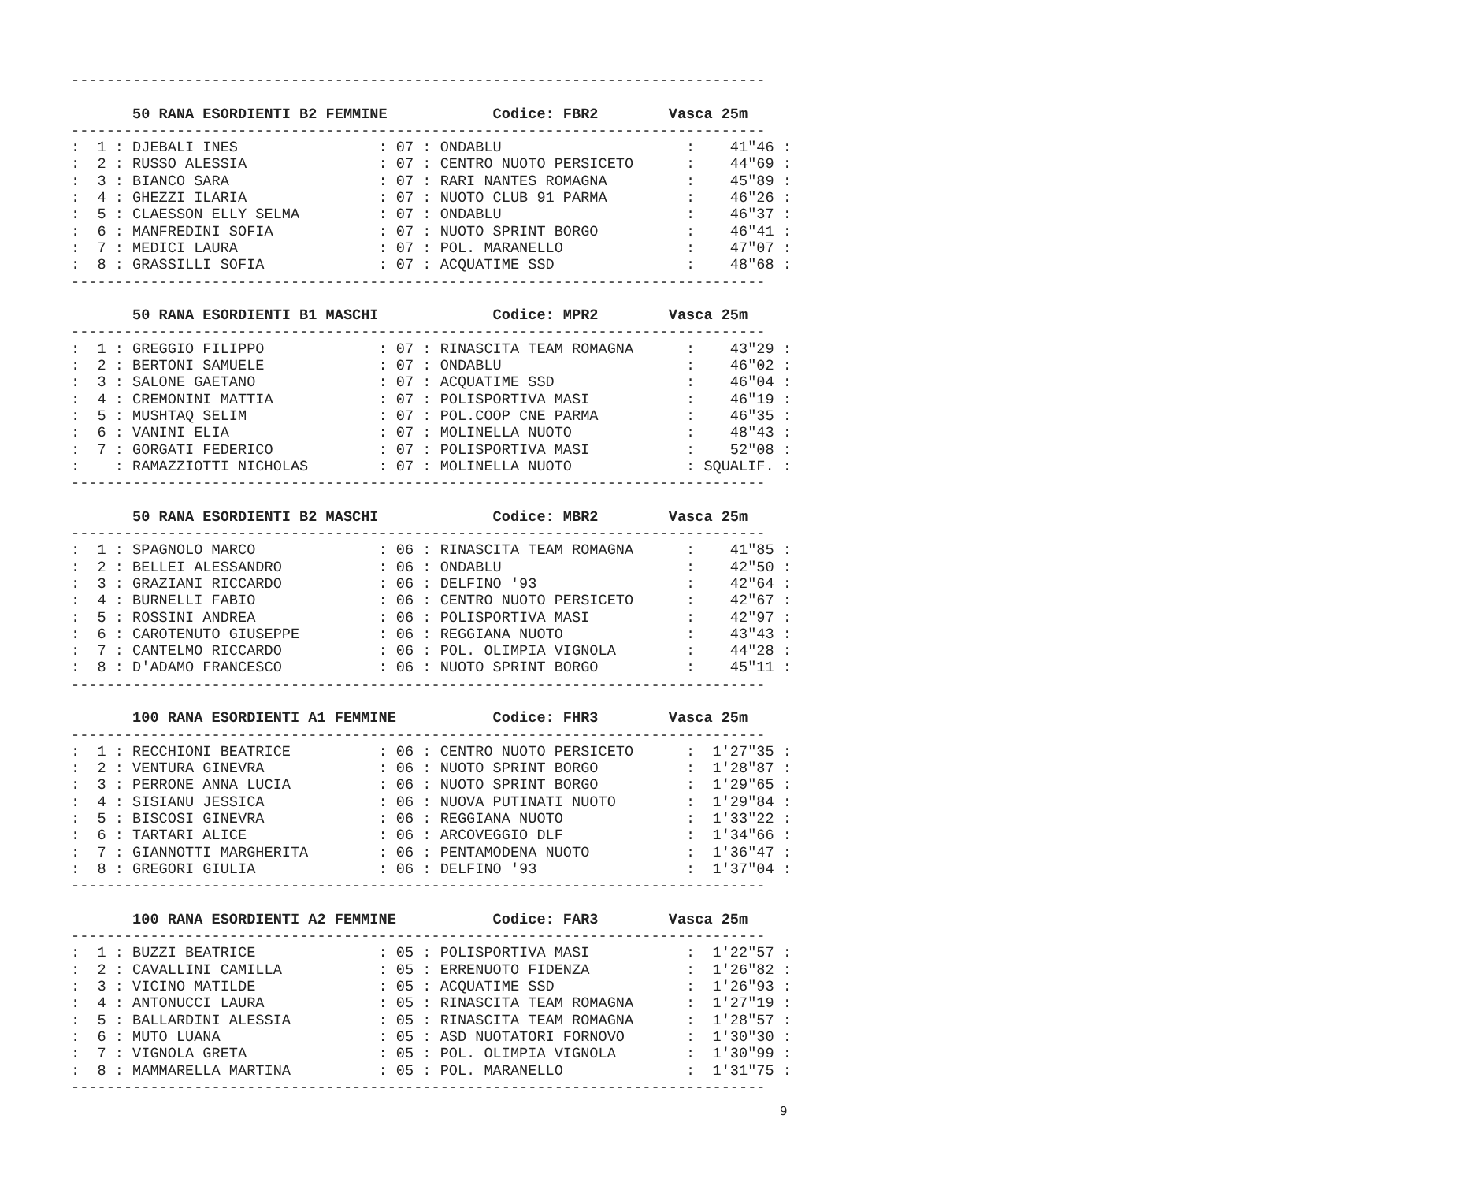-------------------------------------------------------------------------------

       50 RANA ESORDIENTI B2 FEMMINE            Codice: FBR2        Vasca 25m
-------------------------------------------------------------------------------
:  1 : DJEBALI INES                : 07 : ONDABLU                     :    41"46 :
:  2 : RUSSO ALESSIA               : 07 : CENTRO NUOTO PERSICETO      :    44"69 :
:  3 : BIANCO SARA                 : 07 : RARI NANTES ROMAGNA         :    45"89 :
:  4 : GHEZZI ILARIA               : 07 : NUOTO CLUB 91 PARMA         :    46"26 :
:  5 : CLAESSON ELLY SELMA         : 07 : ONDABLU                     :    46"37 :
:  6 : MANFREDINI SOFIA            : 07 : NUOTO SPRINT BORGO          :    46"41 :
:  7 : MEDICI LAURA                : 07 : POL. MARANELLO              :    47"07 :
:  8 : GRASSILLI SOFIA             : 07 : ACQUATIME SSD               :    48"68 :
-------------------------------------------------------------------------------

       50 RANA ESORDIENTI B1 MASCHI             Codice: MPR2        Vasca 25m
-------------------------------------------------------------------------------
:  1 : GREGGIO FILIPPO             : 07 : RINASCITA TEAM ROMAGNA      :    43"29 :
:  2 : BERTONI SAMUELE             : 07 : ONDABLU                     :    46"02 :
:  3 : SALONE GAETANO              : 07 : ACQUATIME SSD               :    46"04 :
:  4 : CREMONINI MATTIA            : 07 : POLISPORTIVA MASI           :    46"19 :
:  5 : MUSHTAQ SELIM               : 07 : POL.COOP CNE PARMA          :    46"35 :
:  6 : VANINI ELIA                 : 07 : MOLINELLA NUOTO             :    48"43 :
:  7 : GORGATI FEDERICO            : 07 : POLISPORTIVA MASI           :    52"08 :
:    : RAMAZZIOTTI NICHOLAS        : 07 : MOLINELLA NUOTO             : SQUALIF. :
-------------------------------------------------------------------------------

       50 RANA ESORDIENTI B2 MASCHI             Codice: MBR2        Vasca 25m
-------------------------------------------------------------------------------
:  1 : SPAGNOLO MARCO              : 06 : RINASCITA TEAM ROMAGNA      :    41"85 :
:  2 : BELLEI ALESSANDRO           : 06 : ONDABLU                     :    42"50 :
:  3 : GRAZIANI RICCARDO           : 06 : DELFINO '93                 :    42"64 :
:  4 : BURNELLI FABIO              : 06 : CENTRO NUOTO PERSICETO      :    42"67 :
:  5 : ROSSINI ANDREA              : 06 : POLISPORTIVA MASI           :    42"97 :
:  6 : CAROTENUTO GIUSEPPE         : 06 : REGGIANA NUOTO              :    43"43 :
:  7 : CANTELMO RICCARDO           : 06 : POL. OLIMPIA VIGNOLA        :    44"28 :
:  8 : D'ADAMO FRANCESCO           : 06 : NUOTO SPRINT BORGO          :    45"11 :
-------------------------------------------------------------------------------

       100 RANA ESORDIENTI A1 FEMMINE           Codice: FHR3        Vasca 25m
-------------------------------------------------------------------------------
:  1 : RECCHIONI BEATRICE          : 06 : CENTRO NUOTO PERSICETO      :  1'27"35 :
:  2 : VENTURA GINEVRA             : 06 : NUOTO SPRINT BORGO          :  1'28"87 :
:  3 : PERRONE ANNA LUCIA          : 06 : NUOTO SPRINT BORGO          :  1'29"65 :
:  4 : SISIANU JESSICA             : 06 : NUOVA PUTINATI NUOTO        :  1'29"84 :
:  5 : BISCOSI GINEVRA             : 06 : REGGIANA NUOTO              :  1'33"22 :
:  6 : TARTARI ALICE               : 06 : ARCOVEGGIO DLF              :  1'34"66 :
:  7 : GIANNOTTI MARGHERITA        : 06 : PENTAMODENA NUOTO           :  1'36"47 :
:  8 : GREGORI GIULIA              : 06 : DELFINO '93                 :  1'37"04 :
-------------------------------------------------------------------------------

       100 RANA ESORDIENTI A2 FEMMINE           Codice: FAR3        Vasca 25m
-------------------------------------------------------------------------------
:  1 : BUZZI BEATRICE              : 05 : POLISPORTIVA MASI           :  1'22"57 :
:  2 : CAVALLINI CAMILLA           : 05 : ERRENUOTO FIDENZA           :  1'26"82 :
:  3 : VICINO MATILDE              : 05 : ACQUATIME SSD               :  1'26"93 :
:  4 : ANTONUCCI LAURA             : 05 : RINASCITA TEAM ROMAGNA      :  1'27"19 :
:  5 : BALLARDINI ALESSIA          : 05 : RINASCITA TEAM ROMAGNA      :  1'28"57 :
:  6 : MUTO LUANA                  : 05 : ASD NUOTATORI FORNOVO       :  1'30"30 :
:  7 : VIGNOLA GRETA               : 05 : POL. OLIMPIA VIGNOLA        :  1'30"99 :
:  8 : MAMMARELLA MARTINA          : 05 : POL. MARANELLO              :  1'31"75 :
-------------------------------------------------------------------------------
9